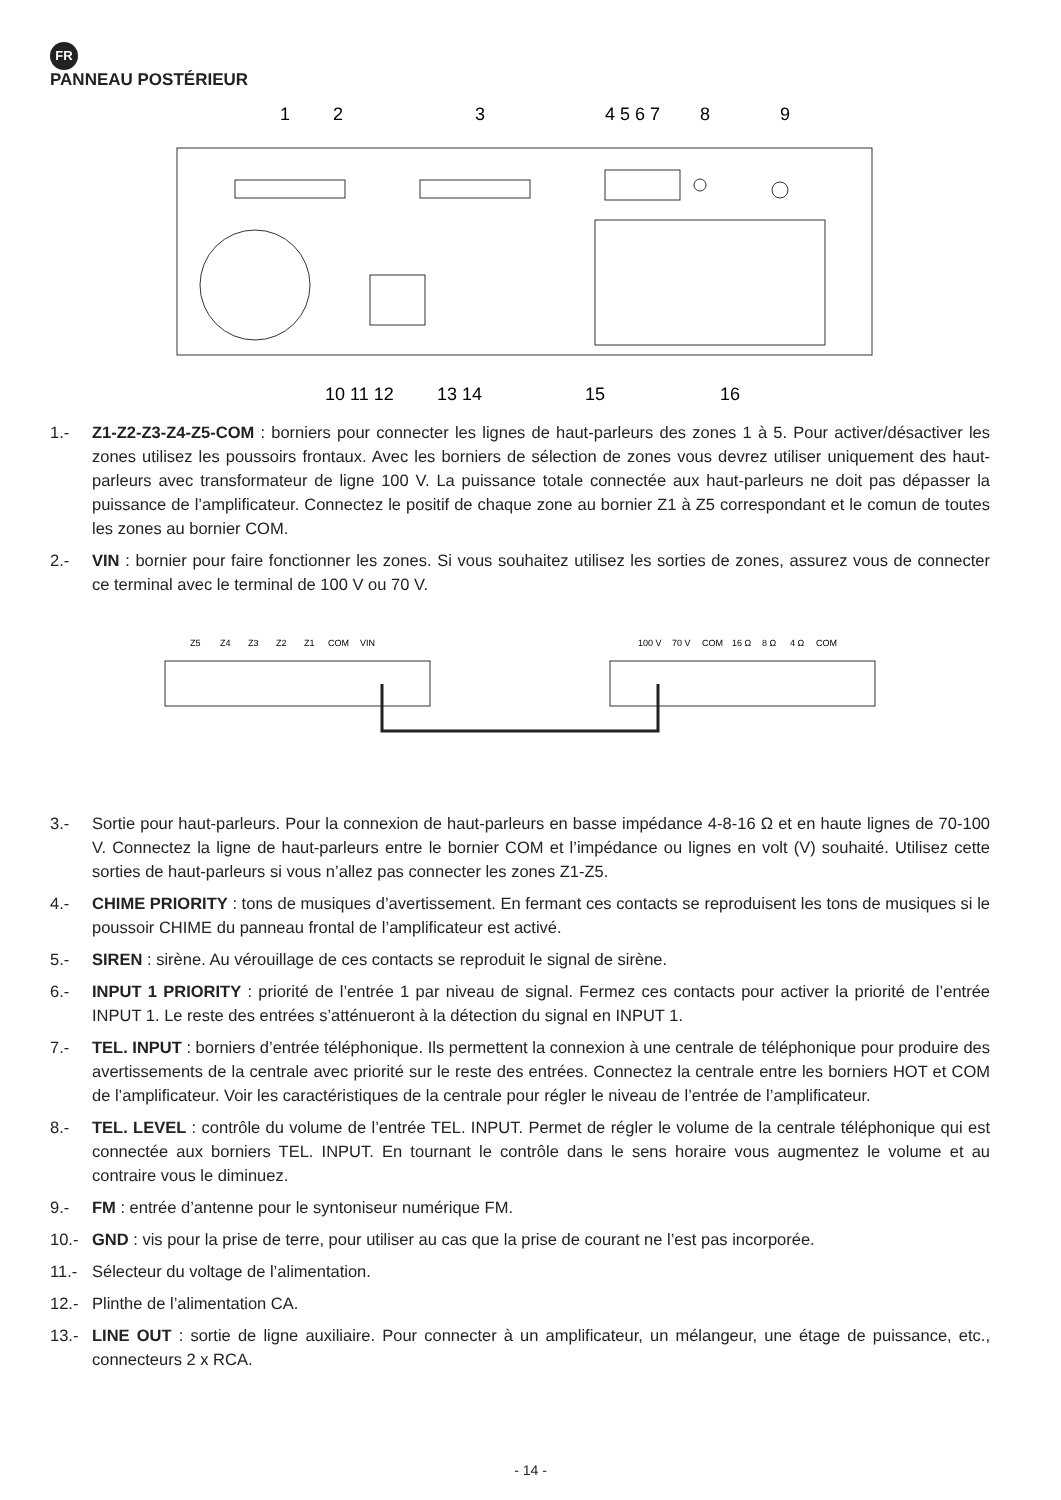FR
PANNEAU POSTÉRIEUR
1
2
3
4 5 6 7
8
9
10 11 12
13 14
15
16
1.- Z1-Z2-Z3-Z4-Z5-COM : borniers pour connecter les lignes de haut-parleurs des zones 1 à 5. Pour activer/désactiver les zones utilisez les poussoirs frontaux. Avec les borniers de sélection de zones vous devrez utiliser uniquement des haut-parleurs avec transformateur de ligne 100 V. La puissance totale connectée aux haut-parleurs ne doit pas dépasser la puissance de l’amplificateur. Connectez le positif de chaque zone au bornier Z1 à Z5 correspondant et le comun de toutes les zones au bornier COM.
2.- VIN : bornier pour faire fonctionner les zones. Si vous souhaitez utilisez les sorties de zones, assurez vous de connecter ce terminal avec le terminal de 100 V ou 70 V.
Z5
Z4
Z3
Z2
Z1
COM
VIN
100 V
70 V
COM
16 Ω
8 Ω
4 Ω
COM
3.- Sortie pour haut-parleurs. Pour la connexion de haut-parleurs en basse impédance 4-8-16 Ω et en haute lignes de 70-100 V. Connectez la ligne de haut-parleurs entre le bornier COM et l’impédance ou lignes en volt (V) souhaité. Utilisez cette sorties de haut-parleurs si vous n’allez pas connecter les zones Z1-Z5.
4.- CHIME PRIORITY : tons de musiques d’avertissement. En fermant ces contacts se reproduisent les tons de musiques si le poussoir CHIME du panneau frontal de l’amplificateur est activé.
5.- SIREN : sirène. Au vérouillage de ces contacts se reproduit le signal de sirène.
6.- INPUT 1 PRIORITY : priorité de l’entrée 1 par niveau de signal. Fermez ces contacts pour activer la priorité de l’entrée INPUT 1. Le reste des entrées s’atténueront à la détection du signal en INPUT 1.
7.- TEL. INPUT : borniers d’entrée téléphonique. Ils permettent la connexion à une centrale de téléphonique pour produire des avertissements de la centrale avec priorité sur le reste des entrées. Connectez la centrale entre les borniers HOT et COM de l’amplificateur. Voir les caractéristiques de la centrale pour régler le niveau de l’entrée de l’amplificateur.
8.- TEL. LEVEL : contrôle du volume de l’entrée TEL. INPUT. Permet de régler le volume de la centrale téléphonique qui est connectée aux borniers TEL. INPUT. En tournant le contrôle dans le sens horaire vous augmentez le volume et au contraire vous le diminuez.
9.- FM : entrée d’antenne pour le syntoniseur numérique FM.
10.- GND : vis pour la prise de terre, pour utiliser au cas que la prise de courant ne l’est pas incorporée.
11.- Sélecteur du voltage de l’alimentation.
12.- Plinthe de l’alimentation CA.
13.- LINE OUT : sortie de ligne auxiliaire. Pour connecter à un amplificateur, un mélangeur, une étage de puissance, etc., connecteurs 2 x RCA.
- 14 -